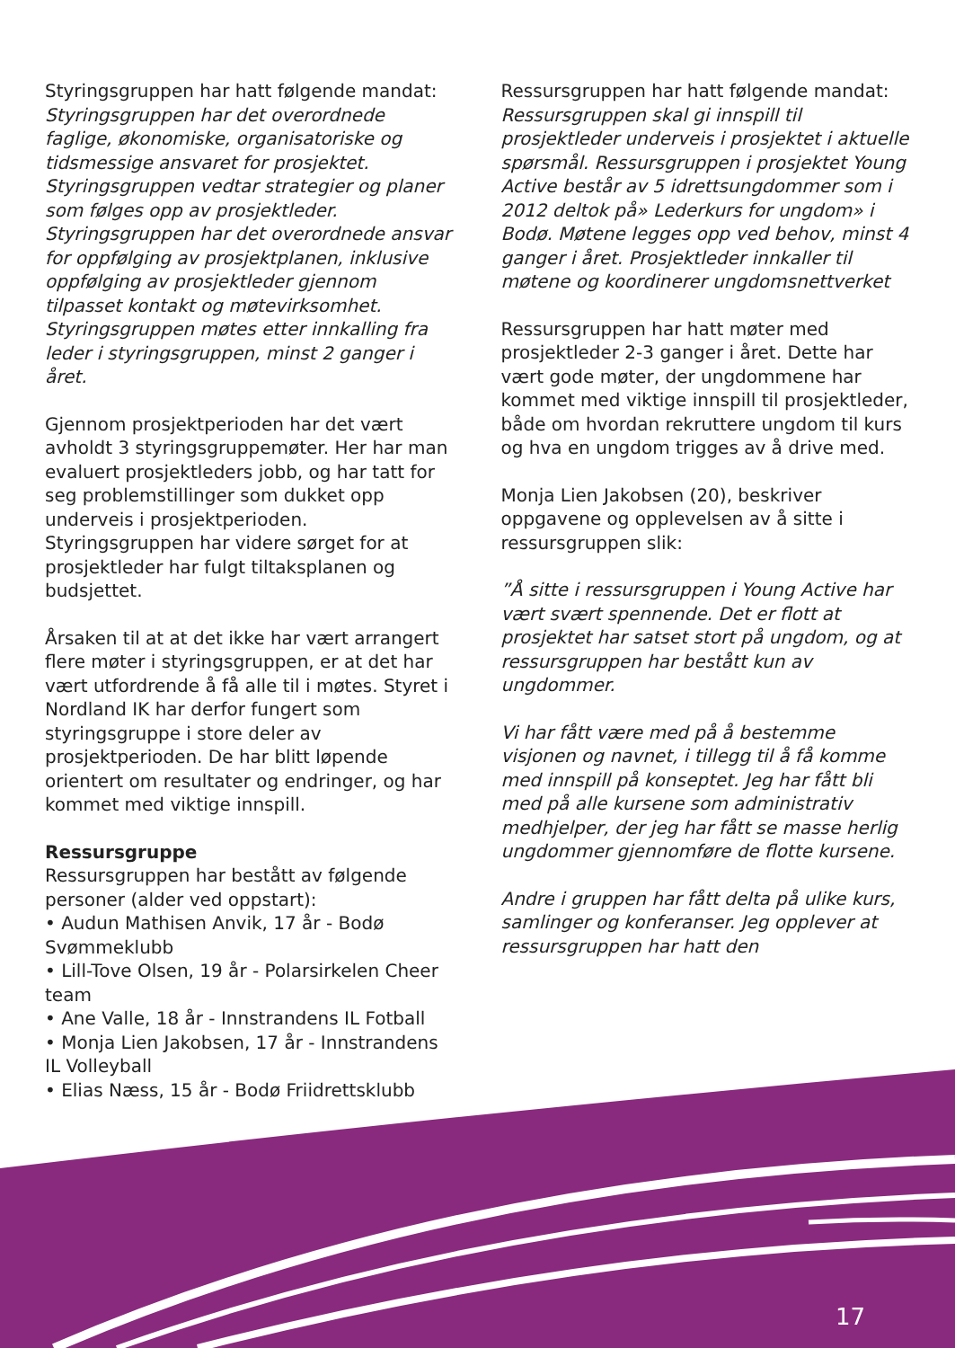Styringsgruppen har hatt følgende mandat:
Styringsgruppen har det overordnede faglige, økonomiske, organisatoriske og tidsmessige ansvaret for prosjektet. Styringsgruppen vedtar strategier og planer som følges opp av prosjektleder. Styringsgruppen har det overordnede ansvar for oppfølging av prosjektplanen, inklusive oppfølging av prosjektleder gjennom tilpasset kontakt og møtevirksomhet. Styringsgruppen møtes etter innkalling fra leder i styringsgruppen, minst 2 ganger i året.
Gjennom prosjektperioden har det vært avholdt 3 styringsgruppemøter. Her har man evaluert prosjektleders jobb, og har tatt for seg problemstillinger som dukket opp underveis i prosjektperioden. Styringsgruppen har videre sørget for at prosjektleder har fulgt tiltaksplanen og budsjettet.
Årsaken til at at det ikke har vært arrangert flere møter i styringsgruppen, er at det har vært utfordrende å få alle til i møtes. Styret i Nordland IK har derfor fungert som styringsgruppe i store deler av prosjektperioden. De har blitt løpende orientert om resultater og endringer, og har kommet med viktige innspill.
Ressursgruppe
Ressursgruppen har bestått av følgende personer (alder ved oppstart):
• Audun Mathisen Anvik, 17 år - Bodø Svømmeklubb
• Lill-Tove Olsen, 19 år - Polarsirkelen Cheer team
• Ane Valle, 18 år - Innstrandens IL Fotball
• Monja Lien Jakobsen, 17 år - Innstrandens IL Volleyball
• Elias Næss, 15 år - Bodø Friidrettsklubb
Ressursgruppen har hatt følgende mandat:
Ressursgruppen skal gi innspill til prosjektleder underveis i prosjektet i aktuelle spørsmål. Ressursgruppen i prosjektet Young Active består av 5 idrettsungdommer som i 2012 deltok på» Lederkurs for ungdom» i Bodø. Møtene legges opp ved behov, minst 4 ganger i året. Prosjektleder innkaller til møtene og koordinerer ungdomsnettverket
Ressursgruppen har hatt møter med prosjektleder 2-3 ganger i året. Dette har vært gode møter, der ungdommene har kommet med viktige innspill til prosjektleder, både om hvordan rekruttere ungdom til kurs og hva en ungdom trigges av å drive med.
Monja Lien Jakobsen (20), beskriver oppgavene og opplevelsen av å sitte i ressursgruppen slik:
”Å sitte i ressursgruppen i Young Active har vært svært spennende. Det er flott at prosjektet har satset stort på ungdom, og at ressursgruppen har bestått kun av ungdommer.
Vi har fått være med på å bestemme visjonen og navnet, i tillegg til å få komme med innspill på konseptet. Jeg har fått bli med på alle kursene som administrativ medhjelper, der jeg har fått se masse herlig ungdommer gjennomføre de flotte kursene.
Andre i gruppen har fått delta på ulike kurs, samlinger og konferanser. Jeg opplever at ressursgruppen har hatt den
17